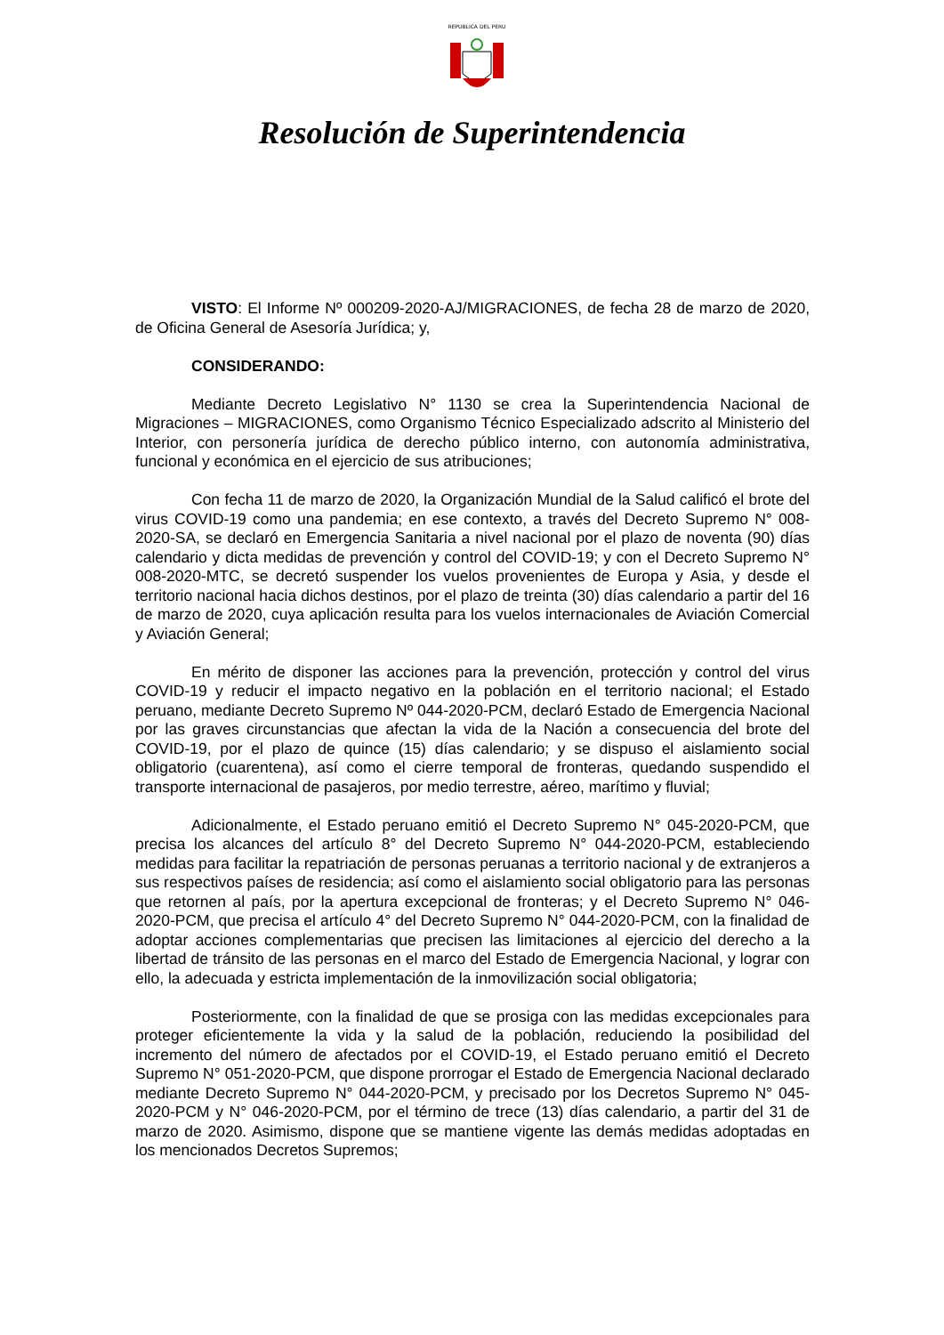REPUBLICA DEL PERU
Resolución de Superintendencia
VISTO: El Informe Nº 000209-2020-AJ/MIGRACIONES, de fecha 28 de marzo de 2020, de Oficina General de Asesoría Jurídica; y,
CONSIDERANDO:
Mediante Decreto Legislativo N° 1130 se crea la Superintendencia Nacional de Migraciones – MIGRACIONES, como Organismo Técnico Especializado adscrito al Ministerio del Interior, con personería jurídica de derecho público interno, con autonomía administrativa, funcional y económica en el ejercicio de sus atribuciones;
Con fecha 11 de marzo de 2020, la Organización Mundial de la Salud calificó el brote del virus COVID-19 como una pandemia; en ese contexto, a través del Decreto Supremo N° 008-2020-SA, se declaró en Emergencia Sanitaria a nivel nacional por el plazo de noventa (90) días calendario y dicta medidas de prevención y control del COVID-19; y con el Decreto Supremo N° 008-2020-MTC, se decretó suspender los vuelos provenientes de Europa y Asia, y desde el territorio nacional hacia dichos destinos, por el plazo de treinta (30) días calendario a partir del 16 de marzo de 2020, cuya aplicación resulta para los vuelos internacionales de Aviación Comercial y Aviación General;
En mérito de disponer las acciones para la prevención, protección y control del virus COVID-19 y reducir el impacto negativo en la población en el territorio nacional; el Estado peruano, mediante Decreto Supremo Nº 044-2020-PCM, declaró Estado de Emergencia Nacional por las graves circunstancias que afectan la vida de la Nación a consecuencia del brote del COVID-19, por el plazo de quince (15) días calendario; y se dispuso el aislamiento social obligatorio (cuarentena), así como el cierre temporal de fronteras, quedando suspendido el transporte internacional de pasajeros, por medio terrestre, aéreo, marítimo y fluvial;
Adicionalmente, el Estado peruano emitió el Decreto Supremo N° 045-2020-PCM, que precisa los alcances del artículo 8° del Decreto Supremo N° 044-2020-PCM, estableciendo medidas para facilitar la repatriación de personas peruanas a territorio nacional y de extranjeros a sus respectivos países de residencia; así como el aislamiento social obligatorio para las personas que retornen al país, por la apertura excepcional de fronteras; y el Decreto Supremo N° 046-2020-PCM, que precisa el artículo 4° del Decreto Supremo N° 044-2020-PCM, con la finalidad de adoptar acciones complementarias que precisen las limitaciones al ejercicio del derecho a la libertad de tránsito de las personas en el marco del Estado de Emergencia Nacional, y lograr con ello, la adecuada y estricta implementación de la inmovilización social obligatoria;
Posteriormente, con la finalidad de que se prosiga con las medidas excepcionales para proteger eficientemente la vida y la salud de la población, reduciendo la posibilidad del incremento del número de afectados por el COVID-19, el Estado peruano emitió el Decreto Supremo N° 051-2020-PCM, que dispone prorrogar el Estado de Emergencia Nacional declarado mediante Decreto Supremo N° 044-2020-PCM, y precisado por los Decretos Supremo N° 045-2020-PCM y N° 046-2020-PCM, por el término de trece (13) días calendario, a partir del 31 de marzo de 2020. Asimismo, dispone que se mantiene vigente las demás medidas adoptadas en los mencionados Decretos Supremos;